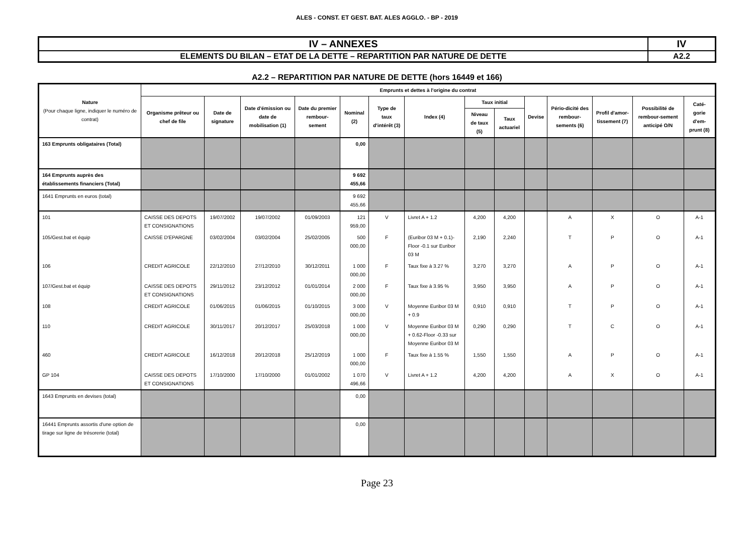ALES - CONST. ET GEST. BAT. ALES AGGLO. - BP - 2019
| IV – ANNEXES | IV |
| ELEMENTS DU BILAN – ETAT DE LA DETTE – REPARTITION PAR NATURE DE DETTE | A2.2 |
A2.2 – REPARTITION PAR NATURE DE DETTE (hors 16449 et 166)
| Nature (Pour chaque ligne, indiquer le numéro de contrat) | Emprunts et dettes à l'origine du contrat | | | | | | | | | | | | | |
| --- | --- | --- | --- | --- | --- | --- | --- | --- | --- | --- | --- | --- | --- | --- |
| | Organisme prêteur ou chef de file | Date de signature | Date d'émission ou date de mobilisation (1) | Date du premier rembour-sement | Nominal (2) | Type de taux d'intérêt (3) | Index (4) | Taux initial | | Devise | Pério-dicité des rembour-sements (6) | Profil d'amor-tissement (7) | Possibilité de rembour-sement anticipé O/N | Caté-gorie d'em-prunt (8) |
| | | | | | | | | Niveau de taux (5) | Taux actuariel | | | | | |
| 163 Emprunts obligataires (Total) | | | | | 0,00 | | | | | | | | | |
| 164 Emprunts auprès des établissements financiers (Total) | | | | | 9 692 455,66 | | | | | | | | | |
| 1641 Emprunts en euros (total) | | | | | 9 692 455,66 | | | | | | | | | |
| 101 | CAISSE DES DEPOTS ET CONSIGNATIONS | 19/07/2002 | 19/07/2002 | 01/09/2003 | 121 959,00 | V | Livret A + 1.2 | 4,200 | 4,200 | | A | X | O | A-1 |
| 105/Gest.bat et équip | CAISSE D'EPARGNE | 03/02/2004 | 03/02/2004 | 25/02/2005 | 500 000,00 | F | (Euribor 03 M + 0.1)-Floor -0.1 sur Euribor 03 M | 2,190 | 2,240 | | T | P | O | A-1 |
| 106 | CREDIT AGRICOLE | 22/12/2010 | 27/12/2010 | 30/12/2011 | 1 000 000,00 | F | Taux fixe à 3.27 % | 3,270 | 3,270 | | A | P | O | A-1 |
| 107/Gest.bat et équip | CAISSE DES DEPOTS ET CONSIGNATIONS | 29/11/2012 | 23/12/2012 | 01/01/2014 | 2 000 000,00 | F | Taux fixe à 3.95 % | 3,950 | 3,950 | | A | P | O | A-1 |
| 108 | CREDIT AGRICOLE | 01/06/2015 | 01/06/2015 | 01/10/2015 | 3 000 000,00 | V | Moyenne Euribor 03 M + 0.9 | 0,910 | 0,910 | | T | P | O | A-1 |
| 110 | CREDIT AGRICOLE | 30/11/2017 | 20/12/2017 | 25/03/2018 | 1 000 000,00 | V | Moyenne Euribor 03 M + 0.62-Floor -0.33 sur Moyenne Euribor 03 M | 0,290 | 0,290 | | T | C | O | A-1 |
| 460 | CREDIT AGRICOLE | 16/12/2018 | 20/12/2018 | 25/12/2019 | 1 000 000,00 | F | Taux fixe à 1.55 % | 1,550 | 1,550 | | A | P | O | A-1 |
| GP 104 | CAISSE DES DEPOTS ET CONSIGNATIONS | 17/10/2000 | 17/10/2000 | 01/01/2002 | 1 070 496,66 | V | Livret A + 1.2 | 4,200 | 4,200 | | A | X | O | A-1 |
| 1643 Emprunts en devises (total) | | | | | 0,00 | | | | | | | | | |
| 16441 Emprunts assortis d'une option de tirage sur ligne de trésorerie (total) | | | | | 0,00 | | | | | | | | | |
Page 23